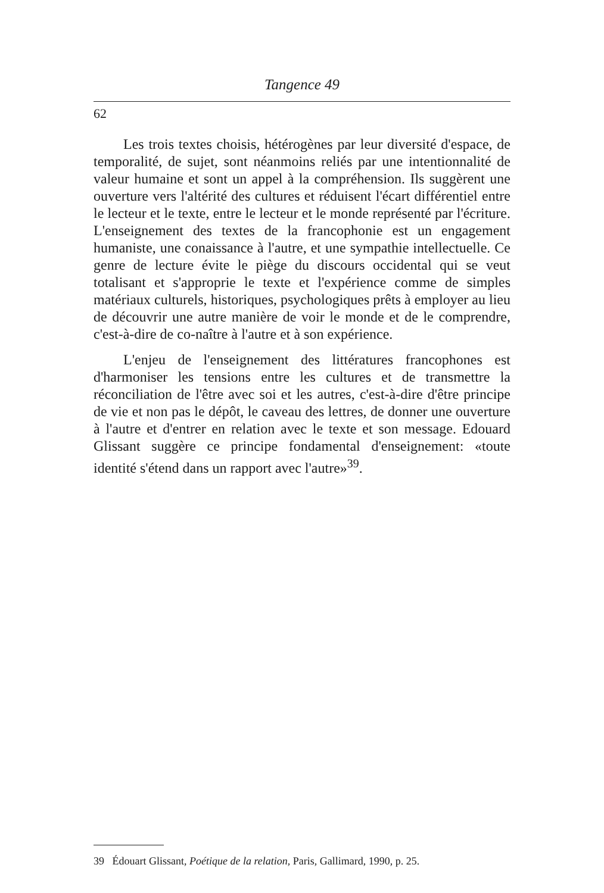Tangence 49
62
Les trois textes choisis, hétérogènes par leur diversité d'espace, de temporalité, de sujet, sont néanmoins reliés par une intentionnalité de valeur humaine et sont un appel à la compréhension. Ils suggèrent une ouverture vers l'altérité des cultures et réduisent l'écart différentiel entre le lecteur et le texte, entre le lecteur et le monde représenté par l'écriture. L'enseignement des textes de la francophonie est un engagement humaniste, une conaissance à l'autre, et une sympathie intellectuelle. Ce genre de lecture évite le piège du discours occidental qui se veut totalisant et s'approprie le texte et l'expérience comme de simples matériaux culturels, historiques, psychologiques prêts à employer au lieu de découvrir une autre manière de voir le monde et de le comprendre, c'est-à-dire de co-naître à l'autre et à son expérience.
L'enjeu de l'enseignement des littératures francophones est d'harmoniser les tensions entre les cultures et de transmettre la réconciliation de l'être avec soi et les autres, c'est-à-dire d'être principe de vie et non pas le dépôt, le caveau des lettres, de donner une ouverture à l'autre et d'entrer en relation avec le texte et son message. Edouard Glissant suggère ce principe fondamental d'enseignement: «toute identité s'étend dans un rapport avec l'autre»<sup>39</sup>.
39 Édouart Glissant, Poétique de la relation, Paris, Gallimard, 1990, p. 25.